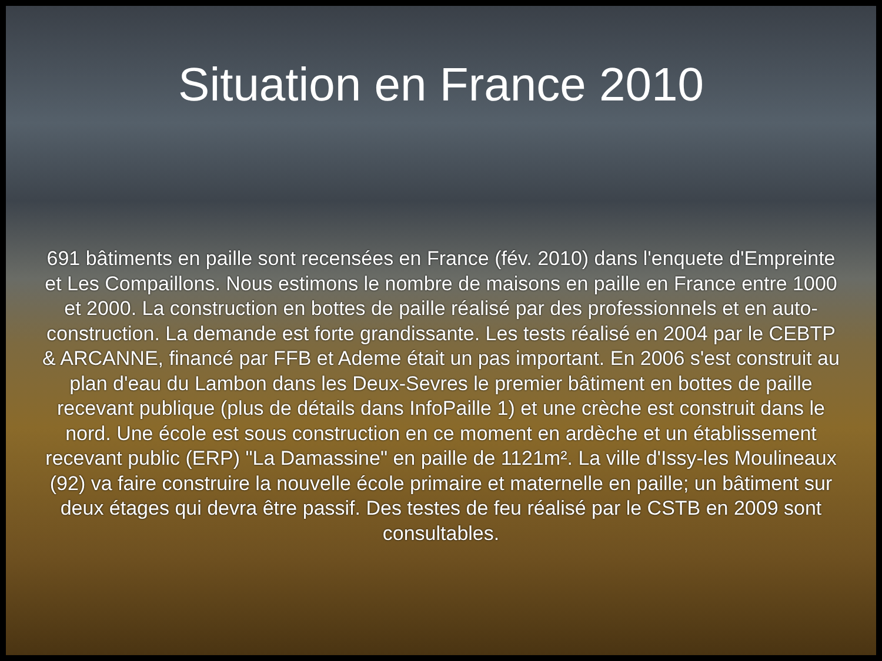Situation en France 2010
691 bâtiments en paille sont recensées en France (fév. 2010) dans l'enquete d'Empreinte et Les Compaillons. Nous estimons le nombre de maisons en paille en France entre 1000 et 2000. La construction en bottes de paille réalisé par des professionnels et en auto-construction. La demande est forte grandissante. Les tests réalisé en 2004 par le CEBTP & ARCANNE, financé par FFB et Ademe était un pas important. En 2006 s'est construit au plan d'eau du Lambon dans les Deux-Sevres le premier bâtiment en bottes de paille recevant publique (plus de détails dans InfoPaille 1) et une crèche est construit dans le nord. Une école est sous construction en ce moment en ardèche et un établissement recevant public (ERP) "La Damassine" en paille de 1121m². La ville d'Issy-les Moulineaux (92) va faire construire la nouvelle école primaire et maternelle en paille; un bâtiment sur deux étages qui devra être passif. Des testes de feu réalisé par le CSTB en 2009 sont consultables.